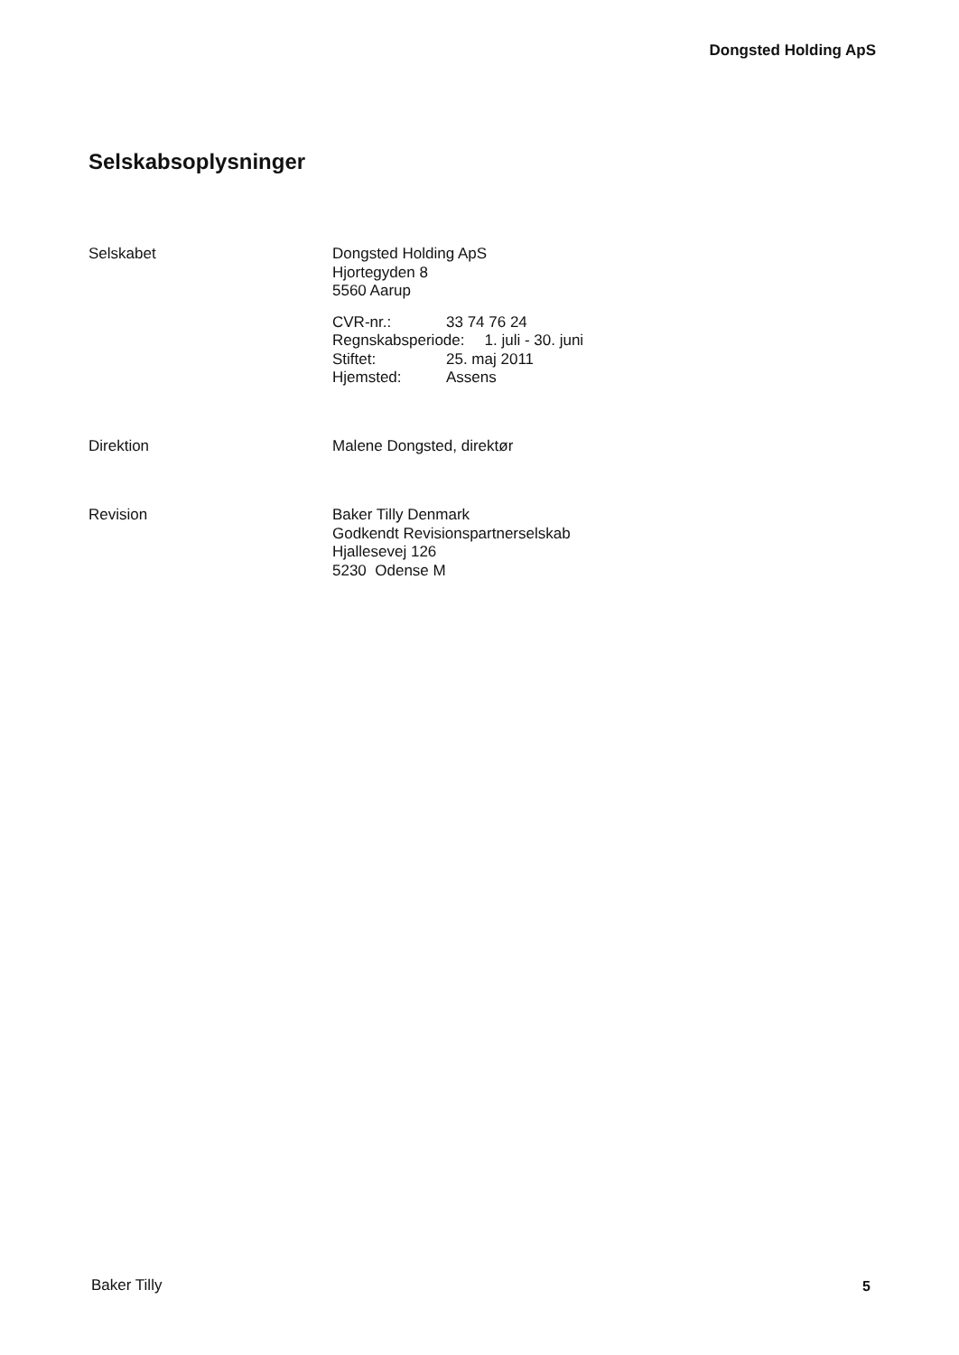Dongsted Holding ApS
Selskabsoplysninger
Selskabet Dongsted Holding ApS
Hjortegyden 8
5560 Aarup
CVR-nr.: 33 74 76 24 Regnskabsperiode: 1. juli - 30. juni Stiftet: 25. maj 2011 Hjemsted: Assens
Direktion Malene Dongsted, direktør
Revision Baker Tilly Denmark
Godkendt Revisionspartnerselskab
Hjallesevej 126
5230 Odense M
Baker Tilly 5